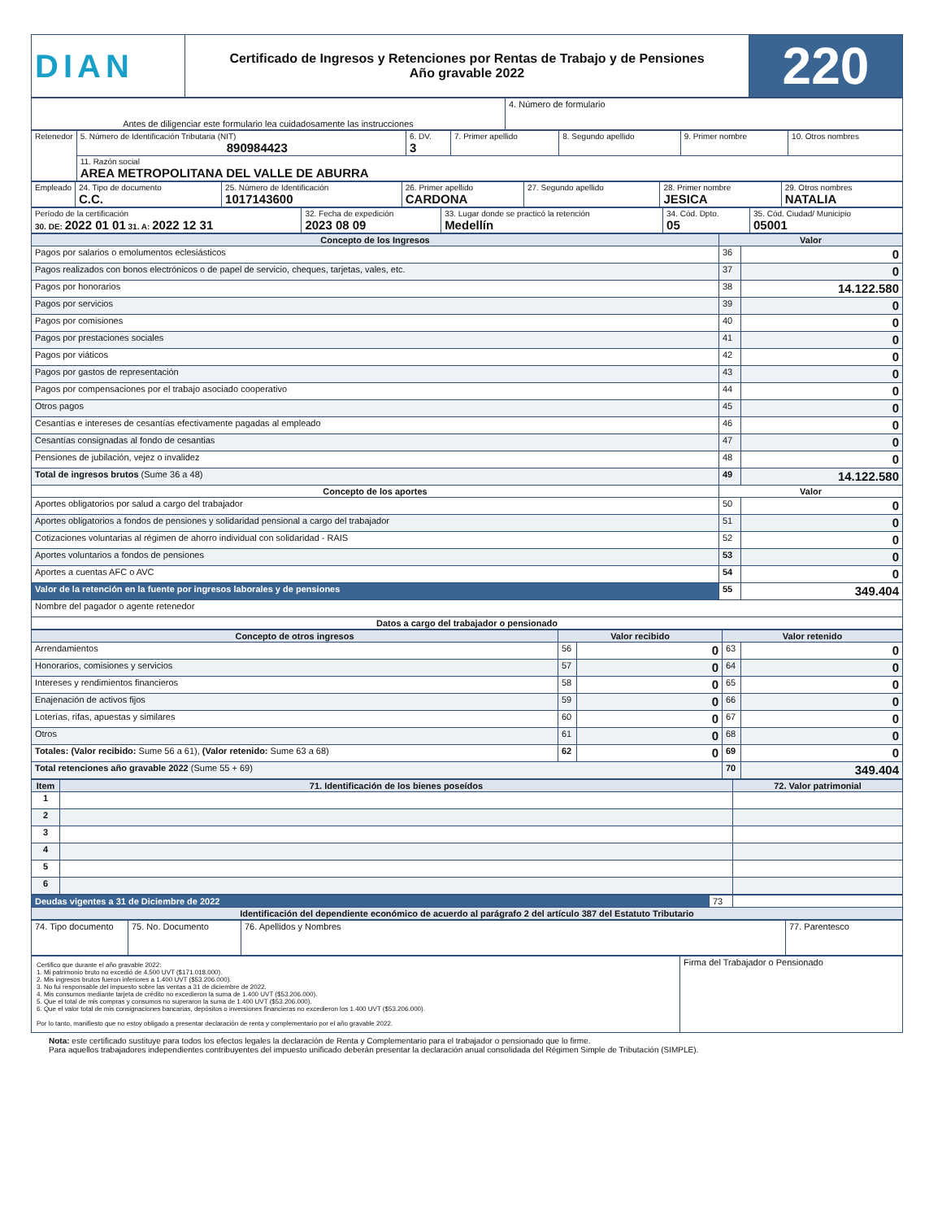| DIAN | Certificado de Ingresos y Retenciones por Rentas de Trabajo y de Pensiones Año gravable 2022 | 220 |
| Antes de diligenciar este formulario lea cuidadosamente las instrucciones | 4. Número de formulario |
| Retenedor | 5. Número de Identificación Tributaria (NIT) 890984423 | 6. DV. 3 | 7. Primer apellido | 8. Segundo apellido | 9. Primer nombre | 10. Otros nombres |
| | 11. Razón social AREA METROPOLITANA DEL VALLE DE ABURRA | | | | | |
| Empleado | 24. Tipo de documento C.C. | 25. Número de Identificación 1017143600 | 26. Primer apellido CARDONA | 27. Segundo apellido | 28. Primer nombre JESICA | 29. Otros nombres NATALIA |
| Período de la certificación 30. DE: 2022 01 01 31. A: 2022 12 31 | 32. Fecha de expedición 2023 08 09 | 33. Lugar donde se practicó la retención Medellín | 34. Cód. Dpto. 05 | 35. Cód. Ciudad/ Municipio 05001 |
| Concepto de los Ingresos | Valor | |
| --- | --- | --- |
| Pagos por salarios o emolumentos eclesiásticos | 36 | 0 |
| Pagos realizados con bonos electrónicos o de papel de servicio, cheques, tarjetas, vales, etc. | 37 | 0 |
| Pagos por honorarios | 38 | 14.122.580 |
| Pagos por servicios | 39 | 0 |
| Pagos por comisiones | 40 | 0 |
| Pagos por prestaciones sociales | 41 | 0 |
| Pagos por viáticos | 42 | 0 |
| Pagos por gastos de representación | 43 | 0 |
| Pagos por compensaciones por el trabajo asociado cooperativo | 44 | 0 |
| Otros pagos | 45 | 0 |
| Cesantías e intereses de cesantías efectivamente pagadas al empleado | 46 | 0 |
| Cesantías consignadas al fondo de cesantias | 47 | 0 |
| Pensiones de jubilación, vejez o invalidez | 48 | 0 |
| Total de ingresos brutos (Sume 36 a 48) | 49 | 14.122.580 |
| Concepto de los aportes | Valor | |
| Aportes obligatorios por salud a cargo del trabajador | 50 | 0 |
| Aportes obligatorios a fondos de pensiones y solidaridad pensional a cargo del trabajador | 51 | 0 |
| Cotizaciones voluntarias al régimen de ahorro individual con solidaridad - RAIS | 52 | 0 |
| Aportes voluntarios a fondos de pensiones | 53 | 0 |
| Aportes a cuentas AFC o AVC | 54 | 0 |
| Valor de la retención en la fuente por ingresos laborales y de pensiones | 55 | 349.404 |
| Nombre del pagador o agente retenedor | | |
| Datos a cargo del trabajador o pensionado | | |
| Concepto de otros ingresos | Valor recibido | | Valor retenido | |
| --- | --- | --- | --- | --- |
| Arrendamientos | 56 | 0 | 63 | 0 |
| Honorarios, comisiones y servicios | 57 | 0 | 64 | 0 |
| Intereses y rendimientos financieros | 58 | 0 | 65 | 0 |
| Enajenación de activos fijos | 59 | 0 | 66 | 0 |
| Loterías, rifas, apuestas y similares | 60 | 0 | 67 | 0 |
| Otros | 61 | 0 | 68 | 0 |
| Totales: (Valor recibido: Sume 56 a 61), (Valor retenido: Sume 63 a 68) | 62 | 0 | 69 | 0 |
| Total retenciones año gravable 2022 (Sume 55 + 69) | | | 70 | 349.404 |
| Item | 71. Identificación de los bienes poseídos | 72. Valor patrimonial |
| --- | --- | --- |
| 1 | | |
| 2 | | |
| 3 | | |
| 4 | | |
| 5 | | |
| 6 | | |
| Deudas vigentes a 31 de Diciembre de 2022 | 73 | |
| Identificación del dependiente económico de acuerdo al parágrafo 2 del artículo 387 del Estatuto Tributario | | |
| 74. Tipo documento | 75. No. Documento | 76. Apellidos y Nombres | 77. Parentesco |
| Certifico que durante el año gravable 2022: 1. Mi patrimonio bruto no excedió de 4.500 UVT ($171.018.000). 2. Mis ingresos brutos fueron inferiores a 1.400 UVT ($53.206.000). 3. No fui responsable del impuesto sobre las ventas a 31 de diciembre de 2022. 4. Mis consumos mediante tarjeta de crédito no excedieron la suma de 1.400 UVT ($53.206.000). 5. Que el total de mis compras y consumos no superaron la suma de 1.400 UVT ($53.206.000). 6. Que el valor total de mis consignaciones bancarias, depósitos o inversiones financieras no excedieron los 1.400 UVT ($53.206.000). Por lo tanto, manifiesto que no estoy obligado a presentar declaración de renta y complementario por el año gravable 2022. | Firma del Trabajador o Pensionado |
Nota: este certificado sustituye para todos los efectos legales la declaración de Renta y Complementario para el trabajador o pensionado que lo firme.
Para aquellos trabajadores independientes contribuyentes del impuesto unificado deberán presentar la declaración anual consolidada del Régimen Simple de Tributación (SIMPLE).